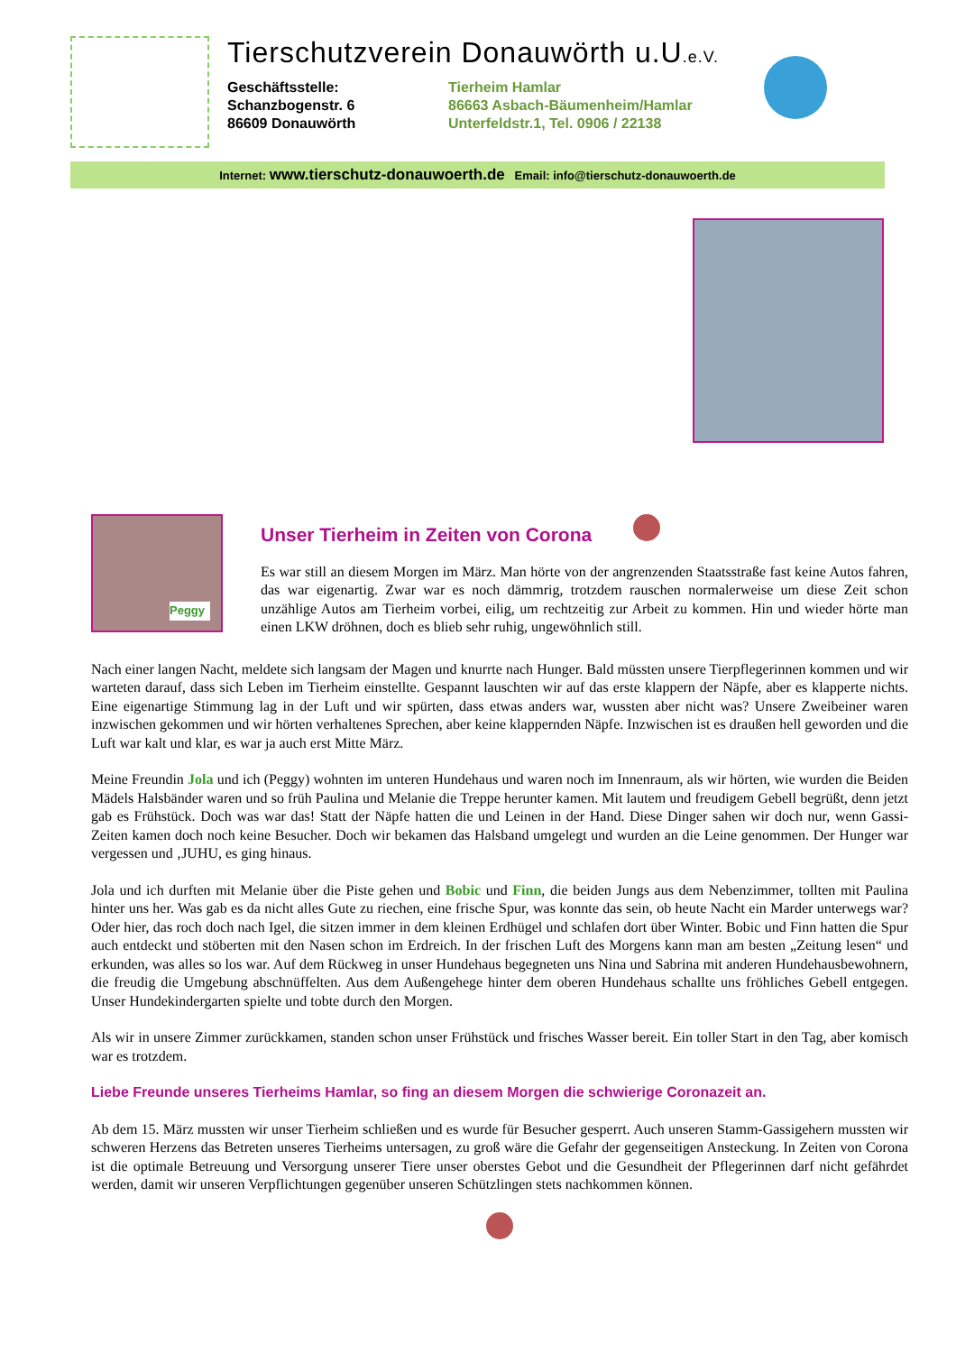Tierschutzverein Donauwörth u.U.e.V.
Geschäftsstelle:
Schanzbogenstr. 6
86609 Donauwörth
Tierheim Hamlar
86663 Asbach-Bäumenheim/Hamlar
Unterfeldstr.1, Tel. 0906 / 22138
Internet: www.tierschutz-donauwoerth.de Email: info@tierschutz-donauwoerth.de
Peggy
Unser Tierheim in Zeiten von Corona
Es war still an diesem Morgen im März. Man hörte von der angrenzenden Staatsstraße fast keine Autos fahren, das war eigenartig. Zwar war es noch dämmrig, trotzdem rauschen normalerweise um diese Zeit schon unzählige Autos am Tierheim vorbei, eilig, um rechtzeitig zur Arbeit zu kommen. Hin und wieder hörte man einen LKW dröhnen, doch es blieb sehr ruhig, ungewöhnlich still.
Nach einer langen Nacht, meldete sich langsam der Magen und knurrte nach Hunger. Bald müssten unsere Tierpflegerinnen kommen und wir warteten darauf, dass sich Leben im Tierheim einstellte. Gespannt lauschten wir auf das erste klappern der Näpfe, aber es klapperte nichts. Eine eigenartige Stimmung lag in der Luft und wir spürten, dass etwas anders war, wussten aber nicht was? Unsere Zweibeiner waren inzwischen gekommen und wir hörten verhaltenes Sprechen, aber keine klappernden Näpfe. Inzwischen ist es draußen hell geworden und die Luft war kalt und klar, es war ja auch erst Mitte März.
Meine Freundin Jola und ich (Peggy) wohnten im unteren Hundehaus und waren noch im Innenraum, als wir hörten, wie wurden die Beiden Mädels Halsbänder waren und so früh Paulina und Melanie die Treppe herunter kamen. Mit lautem und freudigem Gebell begrüßt, denn jetzt gab es Frühstück. Doch was war das! Statt der Näpfe hatten die und Leinen in der Hand. Diese Dinger sahen wir doch nur, wenn Gassi-Zeiten kamen doch noch keine Besucher. Doch wir bekamen das Halsband umgelegt und wurden an die Leine genommen. Der Hunger war vergessen und ‚JUHU, es ging hinaus.
Jola und ich durften mit Melanie über die Piste gehen und Bobic und Finn, die beiden Jungs aus dem Nebenzimmer, tollten mit Paulina hinter uns her. Was gab es da nicht alles Gute zu riechen, eine frische Spur, was konnte das sein, ob heute Nacht ein Marder unterwegs war? Oder hier, das roch doch nach Igel, die sitzen immer in dem kleinen Erdhügel und schlafen dort über Winter. Bobic und Finn hatten die Spur auch entdeckt und stöberten mit den Nasen schon im Erdreich. In der frischen Luft des Morgens kann man am besten „Zeitung lesen“ und erkunden, was alles so los war. Auf dem Rückweg in unser Hundehaus begegneten uns Nina und Sabrina mit anderen Hundehausbewohnern, die freudig die Umgebung abschnüffelten. Aus dem Außengehege hinter dem oberen Hundehaus schallte uns fröhliches Gebell entgegen. Unser Hundekindergarten spielte und tobte durch den Morgen.
Als wir in unsere Zimmer zurückkamen, standen schon unser Frühstück und frisches Wasser bereit. Ein toller Start in den Tag, aber komisch war es trotzdem.
Liebe Freunde unseres Tierheims Hamlar, so fing an diesem Morgen die schwierige Coronazeit an.
Ab dem 15. März mussten wir unser Tierheim schließen und es wurde für Besucher gesperrt. Auch unseren Stamm-Gassigehern mussten wir schweren Herzens das Betreten unseres Tierheims untersagen, zu groß wäre die Gefahr der gegenseitigen Ansteckung. In Zeiten von Corona ist die optimale Betreuung und Versorgung unserer Tiere unser oberstes Gebot und die Gesundheit der Pflegerinnen darf nicht gefährdet werden, damit wir unseren Verpflichtungen gegenüber unseren Schützlingen stets nachkommen können.